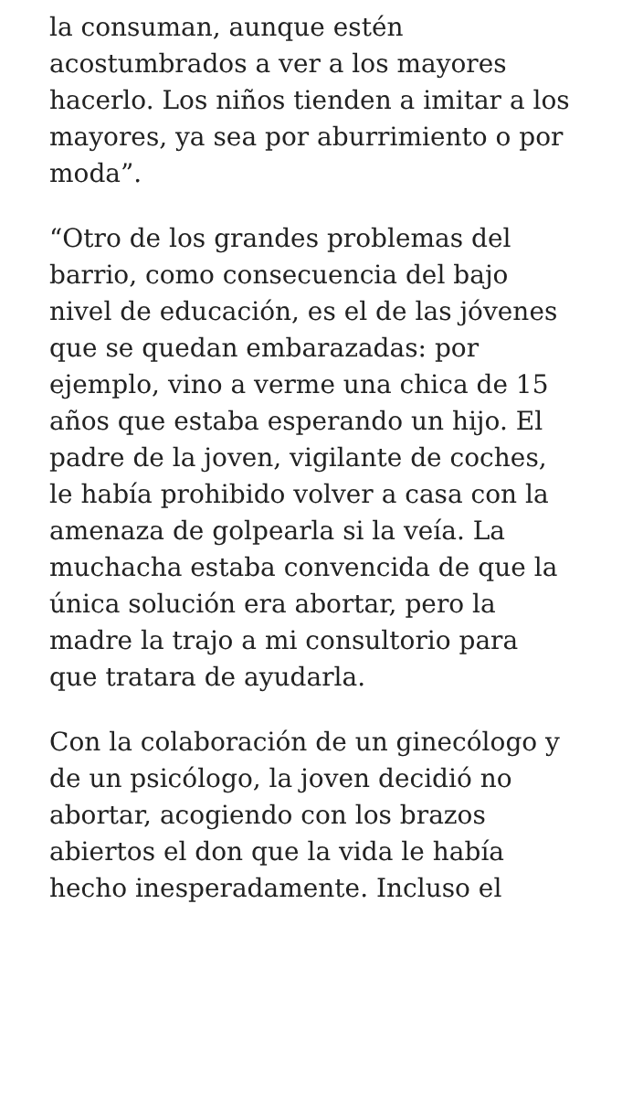la consuman, aunque estén acostumbrados a ver a los mayores hacerlo. Los niños tienden a imitar a los mayores, ya sea por aburrimiento o por moda”.
“Otro de los grandes problemas del barrio, como consecuencia del bajo nivel de educación, es el de las jóvenes que se quedan embarazadas: por ejemplo, vino a verme una chica de 15 años que estaba esperando un hijo. El padre de la joven, vigilante de coches, le había prohibido volver a casa con la amenaza de golpearla si la veía. La muchacha estaba convencida de que la única solución era abortar, pero la madre la trajo a mi consultorio para que tratara de ayudarla.
Con la colaboración de un ginecólogo y de un psicólogo, la joven decidió no abortar, acogiendo con los brazos abiertos el don que la vida le había hecho inesperadamente. Incluso el